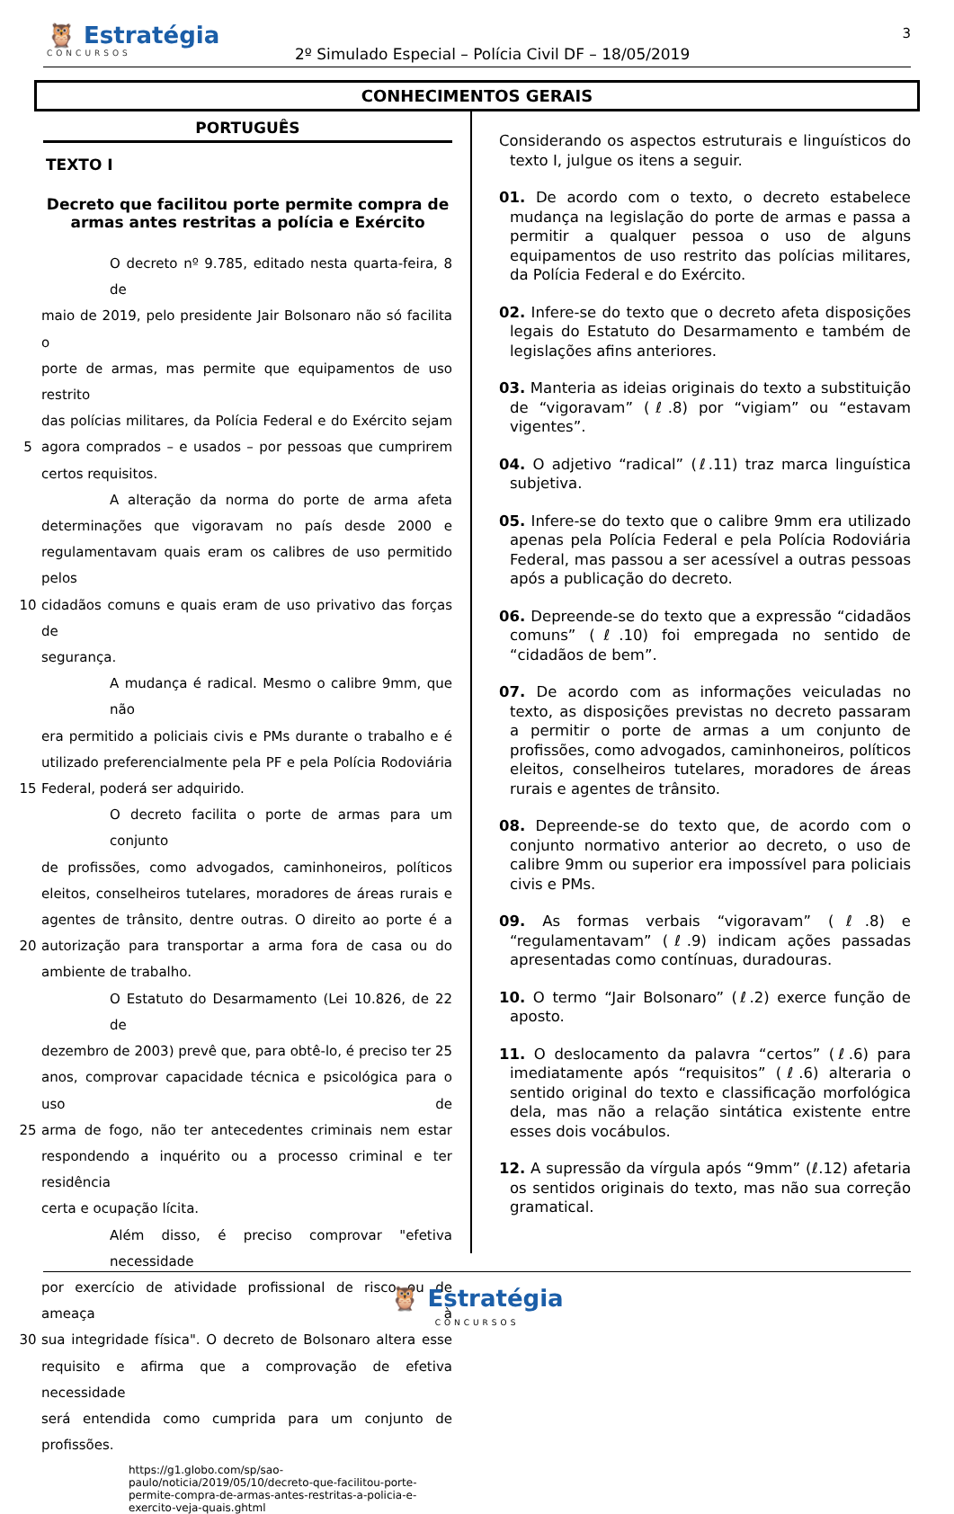🦉 Estratégia
CONCURSOS
2º Simulado Especial – Polícia Civil DF – 18/05/2019
3
CONHECIMENTOS GERAIS
PORTUGUÊS
TEXTO I
Decreto que facilitou porte permite compra de armas antes restritas a polícia e Exército
O decreto nº 9.785, editado nesta quarta-feira, 8 de
maio de 2019, pelo presidente Jair Bolsonaro não só facilita o
porte de armas, mas permite que equipamentos de uso restrito
das polícias militares, da Polícia Federal e do Exército sejam
5 agora comprados – e usados – por pessoas que cumprirem
certos requisitos.
A alteração da norma do porte de arma afeta
determinações que vigoravam no país desde 2000 e
regulamentavam quais eram os calibres de uso permitido pelos
10 cidadãos comuns e quais eram de uso privativo das forças de
segurança.
A mudança é radical. Mesmo o calibre 9mm, que não
era permitido a policiais civis e PMs durante o trabalho e é
utilizado preferencialmente pela PF e pela Polícia Rodoviária
15 Federal, poderá ser adquirido.
O decreto facilita o porte de armas para um conjunto
de profissões, como advogados, caminhoneiros, políticos
eleitos, conselheiros tutelares, moradores de áreas rurais e
agentes de trânsito, dentre outras. O direito ao porte é a
20 autorização para transportar a arma fora de casa ou do
ambiente de trabalho.
O Estatuto do Desarmamento (Lei 10.826, de 22 de
dezembro de 2003) prevê que, para obtê-lo, é preciso ter 25
anos, comprovar capacidade técnica e psicológica para o uso de
25 arma de fogo, não ter antecedentes criminais nem estar
respondendo a inquérito ou a processo criminal e ter residência
certa e ocupação lícita.
Além disso, é preciso comprovar "efetiva necessidade
por exercício de atividade profissional de risco ou de ameaça à
30 sua integridade física". O decreto de Bolsonaro altera esse
requisito e afirma que a comprovação de efetiva necessidade
será entendida como cumprida para um conjunto de profissões.
https://g1.globo.com/sp/sao-paulo/noticia/2019/05/10/decreto-que-facilitou-porte-permite-compra-de-armas-antes-restritas-a-policia-e-exercito-veja-quais.ghtml
Considerando os aspectos estruturais e linguísticos do texto I, julgue os itens a seguir.
01. De acordo com o texto, o decreto estabelece mudança na legislação do porte de armas e passa a permitir a qualquer pessoa o uso de alguns equipamentos de uso restrito das polícias militares, da Polícia Federal e do Exército.
02. Infere-se do texto que o decreto afeta disposições legais do Estatuto do Desarmamento e também de legislações afins anteriores.
03. Manteria as ideias originais do texto a substituição de “vigoravam” (ℓ.8) por “vigiam” ou “estavam vigentes”.
04. O adjetivo “radical” (ℓ.11) traz marca linguística subjetiva.
05. Infere-se do texto que o calibre 9mm era utilizado apenas pela Polícia Federal e pela Polícia Rodoviária Federal, mas passou a ser acessível a outras pessoas após a publicação do decreto.
06. Depreende-se do texto que a expressão “cidadãos comuns” (ℓ.10) foi empregada no sentido de “cidadãos de bem”.
07. De acordo com as informações veiculadas no texto, as disposições previstas no decreto passaram a permitir o porte de armas a um conjunto de profissões, como advogados, caminhoneiros, políticos eleitos, conselheiros tutelares, moradores de áreas rurais e agentes de trânsito.
08. Depreende-se do texto que, de acordo com o conjunto normativo anterior ao decreto, o uso de calibre 9mm ou superior era impossível para policiais civis e PMs.
09. As formas verbais “vigoravam” (ℓ.8) e “regulamentavam” (ℓ.9) indicam ações passadas apresentadas como contínuas, duradouras.
10. O termo “Jair Bolsonaro” (ℓ.2) exerce função de aposto.
11. O deslocamento da palavra “certos” (ℓ.6) para imediatamente após “requisitos” (ℓ.6) alteraria o sentido original do texto e classificação morfológica dela, mas não a relação sintática existente entre esses dois vocábulos.
12. A supressão da vírgula após “9mm” (ℓ.12) afetaria os sentidos originais do texto, mas não sua correção gramatical.
🦉 Estratégia
CONCURSOS